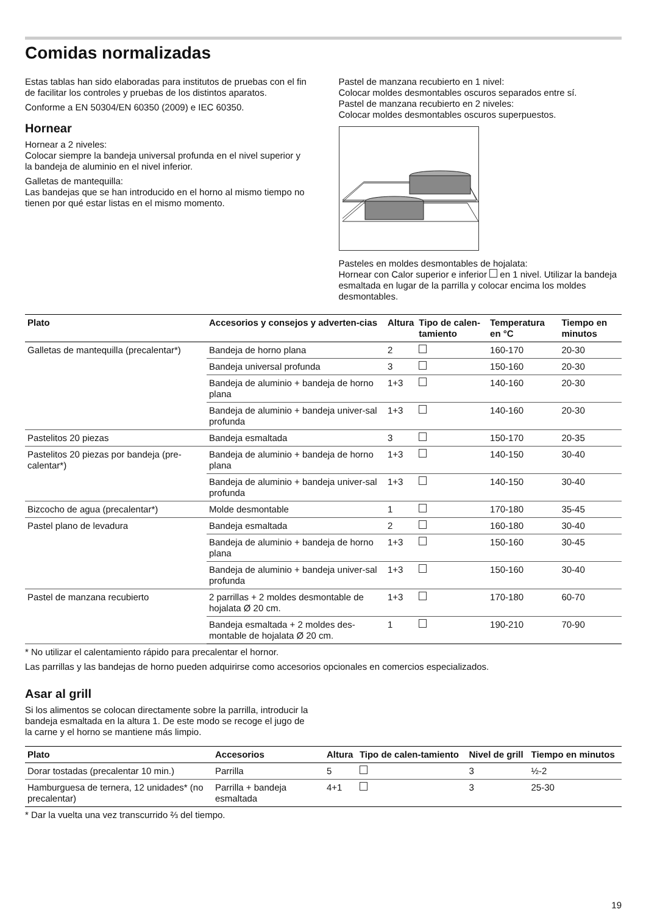Comidas normalizadas
Estas tablas han sido elaboradas para institutos de pruebas con el fin de facilitar los controles y pruebas de los distintos aparatos.
Conforme a EN 50304/EN 60350 (2009) e IEC 60350.
Hornear
Hornear a 2 niveles:
Colocar siempre la bandeja universal profunda en el nivel superior y la bandeja de aluminio en el nivel inferior.
Galletas de mantequilla:
Las bandejas que se han introducido en el horno al mismo tiempo no tienen por qué estar listas en el mismo momento.
Pastel de manzana recubierto en 1 nivel:
Colocar moldes desmontables oscuros separados entre sí.
Pastel de manzana recubierto en 2 niveles:
Colocar moldes desmontables oscuros superpuestos.
Pasteles en moldes desmontables de hojalata:
Hornear con Calor superior e inferior en 1 nivel. Utilizar la bandeja esmaltada en lugar de la parrilla y colocar encima los moldes desmontables.
| Plato | Accesorios y consejos y adverten-cias | Altura | Tipo de calen-tamiento | Temperatura en °C | Tiempo en minutos |
| --- | --- | --- | --- | --- | --- |
| Galletas de mantequilla (precalentar*) | Bandeja de horno plana | 2 | | 160-170 | 20-30 |
| | Bandeja universal profunda | 3 | | 150-160 | 20-30 |
| | Bandeja de aluminio + bandeja de horno plana | 1+3 | | 140-160 | 20-30 |
| | Bandeja de aluminio + bandeja univer-sal profunda | 1+3 | | 140-160 | 20-30 |
| Pastelitos 20 piezas | Bandeja esmaltada | 3 | | 150-170 | 20-35 |
| Pastelitos 20 piezas por bandeja (pre-calentar*) | Bandeja de aluminio + bandeja de horno plana | 1+3 | | 140-150 | 30-40 |
| | Bandeja de aluminio + bandeja univer-sal profunda | 1+3 | | 140-150 | 30-40 |
| Bizcocho de agua (precalentar*) | Molde desmontable | 1 | | 170-180 | 35-45 |
| Pastel plano de levadura | Bandeja esmaltada | 2 | | 160-180 | 30-40 |
| | Bandeja de aluminio + bandeja de horno plana | 1+3 | | 150-160 | 30-45 |
| | Bandeja de aluminio + bandeja univer-sal profunda | 1+3 | | 150-160 | 30-40 |
| Pastel de manzana recubierto | 2 parrillas + 2 moldes desmontable de hojalata Ø 20 cm. | 1+3 | | 170-180 | 60-70 |
| | Bandeja esmaltada + 2 moldes des-montable de hojalata Ø 20 cm. | 1 | | 190-210 | 70-90 |
* No utilizar el calentamiento rápido para precalentar el hornor.
Las parrillas y las bandejas de horno pueden adquirirse como accesorios opcionales en comercios especializados.
Asar al grill
Si los alimentos se colocan directamente sobre la parrilla, introducir la bandeja esmaltada en la altura 1. De este modo se recoge el jugo de la carne y el horno se mantiene más limpio.
| Plato | Accesorios | Altura | Tipo de calen-tamiento | Nivel de grill | Tiempo en minutos |
| --- | --- | --- | --- | --- | --- |
| Dorar tostadas (precalentar 10 min.) | Parrilla | 5 | | 3 | ½-2 |
| Hamburguesa de ternera, 12 unidades* (no precalentar) | Parrilla + bandeja esmaltada | 4+1 | | 3 | 25-30 |
* Dar la vuelta una vez transcurrido ⅔ del tiempo.
19